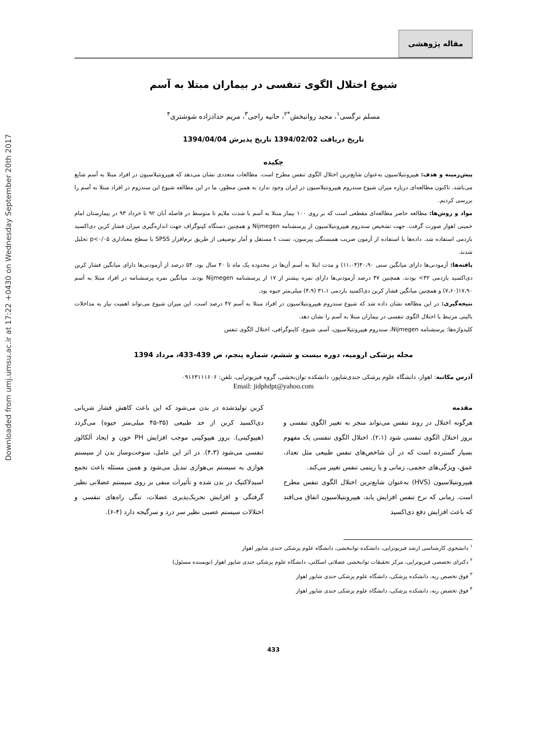Downloaded from umj.umsu.ac.ir at 17:22 +0430 on Wednesday September 20th 2017
مقاله پژوهشی
شیوع اختلال الگوی تنفسی در بیماران مبتلا به آسم
مسلم نرگسی<sup>۱</sup>، مجید روانبخش<sup>*۲</sup>، حانیه راجی<sup>۳</sup>، مریم حدادزاده شوشتری<sup>۴</sup>
تاریخ دریافت 1394/02/02 تاریخ پذیرش 1394/04/04
چکیده
پیش‌زمینه و هدف: هیپرونتیلاسیون به‌عنوان شایع‌ترین اختلال الگوی تنفس مطرح است. مطالعات متعددی نشان می‌دهد که هیپرونتیلاسیون در افراد مبتلا به آسم شایع می‌باشد. تاکنون مطالعه‌ای درباره میزان شیوع سندروم هیپرونتیلاسیون در ایران وجود ندارد به همین منظور، ما در این مطالعه شیوع این سندروم در افراد مبتلا به آسم را بررسی کردیم.
مواد و روش‌ها: مطالعه حاضر مطالعه‌ای مقطعی است که بر روی ۱۰۰ بیمار مبتلا به آسم با شدت ملایم تا متوسط در فاصله آبان ۹۲ تا خرداد ۹۳ در بیمارستان امام خمینی اهواز صورت گرفت. جهت تشخیص سندروم هیپرونتیلاسیون از پرسشنامه Nijmegen و همچنین دستگاه کپنوگراف جهت اندازه‌گیری میزان فشار کربن دی‌اکسید بازدمی استفاده شد. داده‌ها با استفاده از آزمون ضریب همبستگی پیرسون، تست t مستقل و آمار توصیفی از طریق نرم‌افزار SPSS با سطح معناداری p<۰/۰۵ تحلیل شدند.
یافته‌ها: آزمودنی‌ها دارای میانگین سنی ۴۰،۹۰(۱۱،۰۴) و مدت ابتلا به آسم آن‌ها در محدوده یک ماه تا ۴۰ سال بود. ۵۴ درصد از آزمودنی‌ها دارای میانگین فشار کربن دی‌اکسید بازدمی ۳۲> بودند. همچنین ۴۷ درصد آزمودنی‌ها دارای نمره بیشتر از ۱۷ از پرسشنامه Nijmegen بودند. میانگین نمره پرسشنامه در افراد مبتلا به آسم ۱۷،۹۰(۷،۶۰) و همچنین میانگین فشار کربن دی‌اکسید بازدمی ۳۱،۱ (۴،۹) میلی‌متر جیوه بود.
نتیجه‌گیری: در این مطالعه نشان داده شد که شیوع سندروم هیپرونتیلاسیون در افراد مبتلا به آسم ۴۷ درصد است. این میزان شیوع می‌تواند اهمیت نیاز به مداخلات بالینی مرتبط با اختلال الگوی تنفسی در بیماران مبتلا به آسم را نشان دهد.
کلیدواژه‌ها: پرسشنامه Nijmegen، سندروم هیپرونتیلاسیون، آسم، شیوع، کاپنوگرافی، اختلال الگوی تنفس
مجله پزشکی ارومیه، دوره بیست و ششم، شماره پنجم، ص 439-433، مرداد 1394
آدرس مکاتبه: اهواز، دانشگاه علوم پزشکی جندی‌شاپور، دانشکده توان‌بخشی، گروه فیزیوتراپی، تلفن: ۰۹۱۶۳۱۱۱۶۰۶
Email: jidphdpt@yahoo.com
مقدمه
هرگونه اختلال در روند تنفس می‌تواند منجر به تغییر الگوی تنفسی و بروز اختلال الگوی تنفسی شود (۲،۱). اختلال الگوی تنفسی یک مفهوم بسیار گسترده است که در آن شاخص‌های تنفس طبیعی مثل تعداد، عمق، ویژگی‌های حجمی، زمانی و یا ریتمی تنفس تغییر می‌کند.
هیپرونتیلاسیون (HVS) به‌عنوان شایع‌ترین اختلال الگوی تنفس مطرح است. زمانی که نرخ تنفس افزایش یابد، هیپرونتیلاسیون اتفاق می‌افتد که باعث افزایش دفع دی‌اکسید
کربن تولیدشده در بدن می‌شود که این باعث کاهش فشار شریانی دی‌اکسید کربن از حد طبیعی (۳۵-۴۵ میلی‌متر جیوه) می‌گردد (هیپوکپنی). بروز هیپوکپنی موجب افزایش PH خون و ایجاد آلکالوز تنفسی می‌شود (۴،۳). در اثر این عامل، سوخت‌وساز بدن از سیستم هوازی به سیستم بی‌هوازی تبدیل می‌شود و همین مسئله باعث تجمع اسیدلاکتیک در بدن شده و تأثیرات منفی بر روی سیستم عضلانی نظیر گرفتگی و افزایش تحریک‌پذیری عضلات، تنگی راه‌های تنفسی و اختلالات سیستم عصبی نظیر سر درد و سرگیجه دارد (۴-۶).
<sup>۱</sup> دانشجوی کارشناسی ارشد فیزیوتراپی، دانشکده توانبخشی، دانشگاه علوم پزشکی جندی شاپور اهواز
<sup>۲</sup> دکترای تخصصی فیزیوتراپی، مرکز تحقیقات توانبخشی عضلانی اسکلتی، دانشگاه علوم پزشکی جندی شاپور اهواز (نویسنده مسئول)
<sup>۳</sup> فوق تخصص ریه، دانشکده پزشکی، دانشگاه علوم پزشکی جندی شاپور اهواز
<sup>۴</sup> فوق تخصص ریه، دانشکده پزشکی، دانشگاه علوم پزشکی جندی شاپور اهواز
433